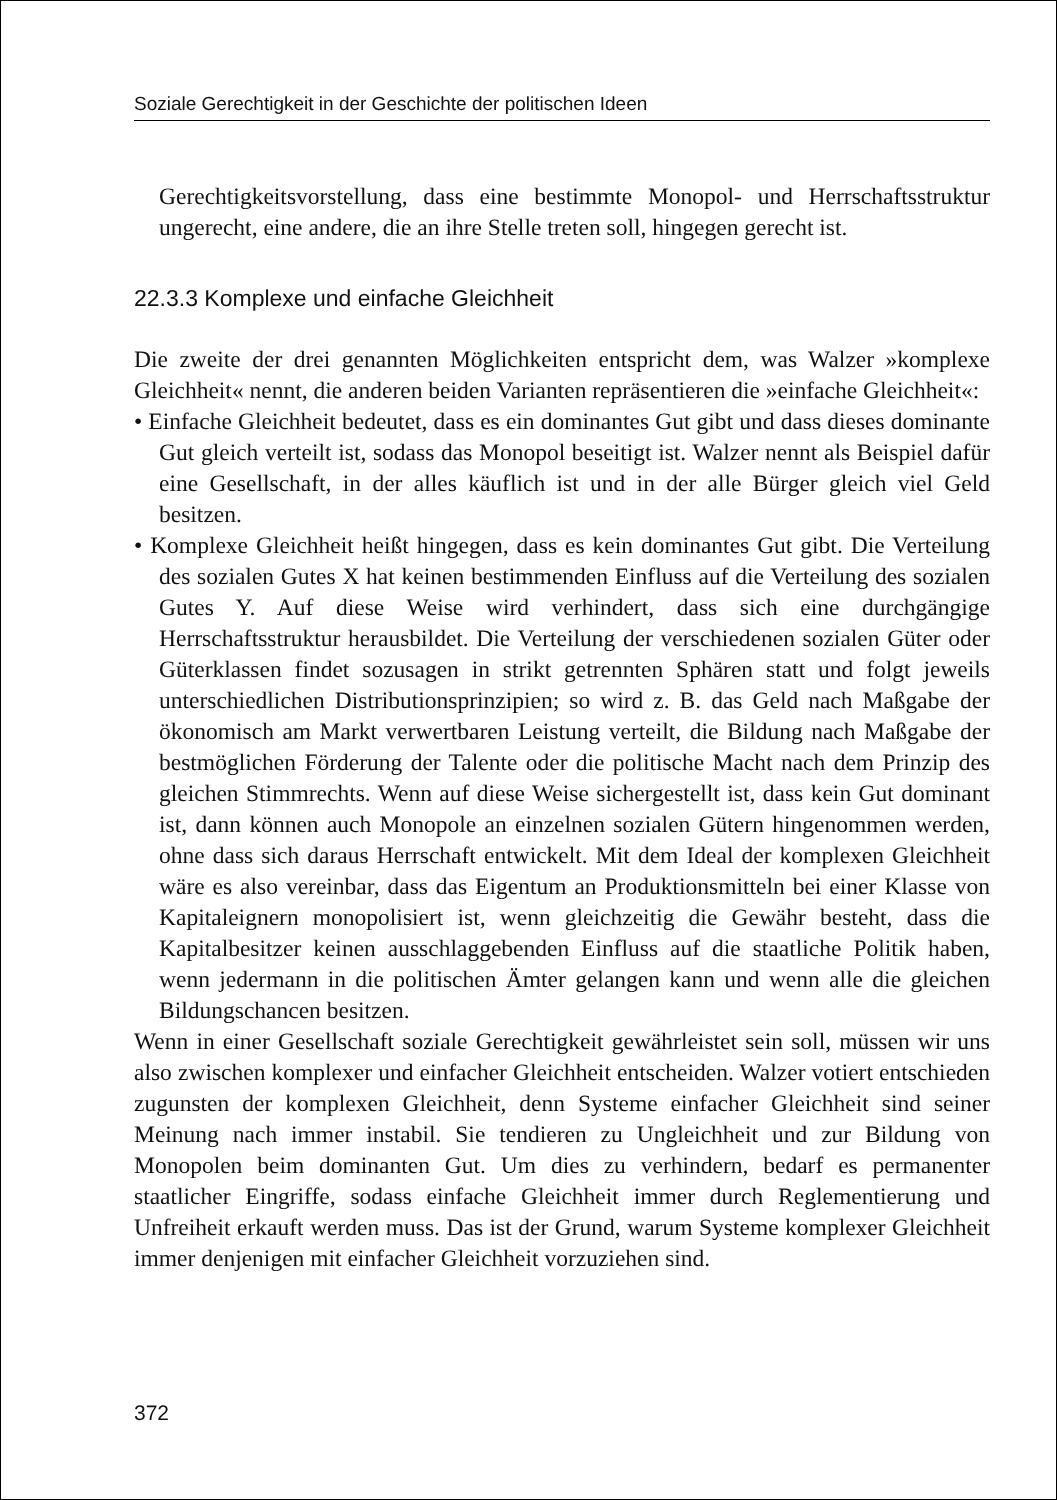Soziale Gerechtigkeit in der Geschichte der politischen Ideen
Gerechtigkeitsvorstellung, dass eine bestimmte Monopol- und Herrschaftsstruktur ungerecht, eine andere, die an ihre Stelle treten soll, hingegen gerecht ist.
22.3.3 Komplexe und einfache Gleichheit
Die zweite der drei genannten Möglichkeiten entspricht dem, was Walzer »komplexe Gleichheit« nennt, die anderen beiden Varianten repräsentieren die »einfache Gleichheit«:
• Einfache Gleichheit bedeutet, dass es ein dominantes Gut gibt und dass dieses dominante Gut gleich verteilt ist, sodass das Monopol beseitigt ist. Walzer nennt als Beispiel dafür eine Gesellschaft, in der alles käuflich ist und in der alle Bürger gleich viel Geld besitzen.
• Komplexe Gleichheit heißt hingegen, dass es kein dominantes Gut gibt. Die Verteilung des sozialen Gutes X hat keinen bestimmenden Einfluss auf die Verteilung des sozialen Gutes Y. Auf diese Weise wird verhindert, dass sich eine durchgängige Herrschaftsstruktur herausbildet. Die Verteilung der verschiedenen sozialen Güter oder Güterklassen findet sozusagen in strikt getrennten Sphären statt und folgt jeweils unterschiedlichen Distributionsprinzipien; so wird z. B. das Geld nach Maßgabe der ökonomisch am Markt verwertbaren Leistung verteilt, die Bildung nach Maßgabe der bestmöglichen Förderung der Talente oder die politische Macht nach dem Prinzip des gleichen Stimmrechts. Wenn auf diese Weise sichergestellt ist, dass kein Gut dominant ist, dann können auch Monopole an einzelnen sozialen Gütern hingenommen werden, ohne dass sich daraus Herrschaft entwickelt. Mit dem Ideal der komplexen Gleichheit wäre es also vereinbar, dass das Eigentum an Produktionsmitteln bei einer Klasse von Kapitaleignern monopolisiert ist, wenn gleichzeitig die Gewähr besteht, dass die Kapitalbesitzer keinen ausschlaggebenden Einfluss auf die staatliche Politik haben, wenn jedermann in die politischen Ämter gelangen kann und wenn alle die gleichen Bildungschancen besitzen.
Wenn in einer Gesellschaft soziale Gerechtigkeit gewährleistet sein soll, müssen wir uns also zwischen komplexer und einfacher Gleichheit entscheiden. Walzer votiert entschieden zugunsten der komplexen Gleichheit, denn Systeme einfacher Gleichheit sind seiner Meinung nach immer instabil. Sie tendieren zu Ungleichheit und zur Bildung von Monopolen beim dominanten Gut. Um dies zu verhindern, bedarf es permanenter staatlicher Eingriffe, sodass einfache Gleichheit immer durch Reglementierung und Unfreiheit erkauft werden muss. Das ist der Grund, warum Systeme komplexer Gleichheit immer denjenigen mit einfacher Gleichheit vorzuziehen sind.
372